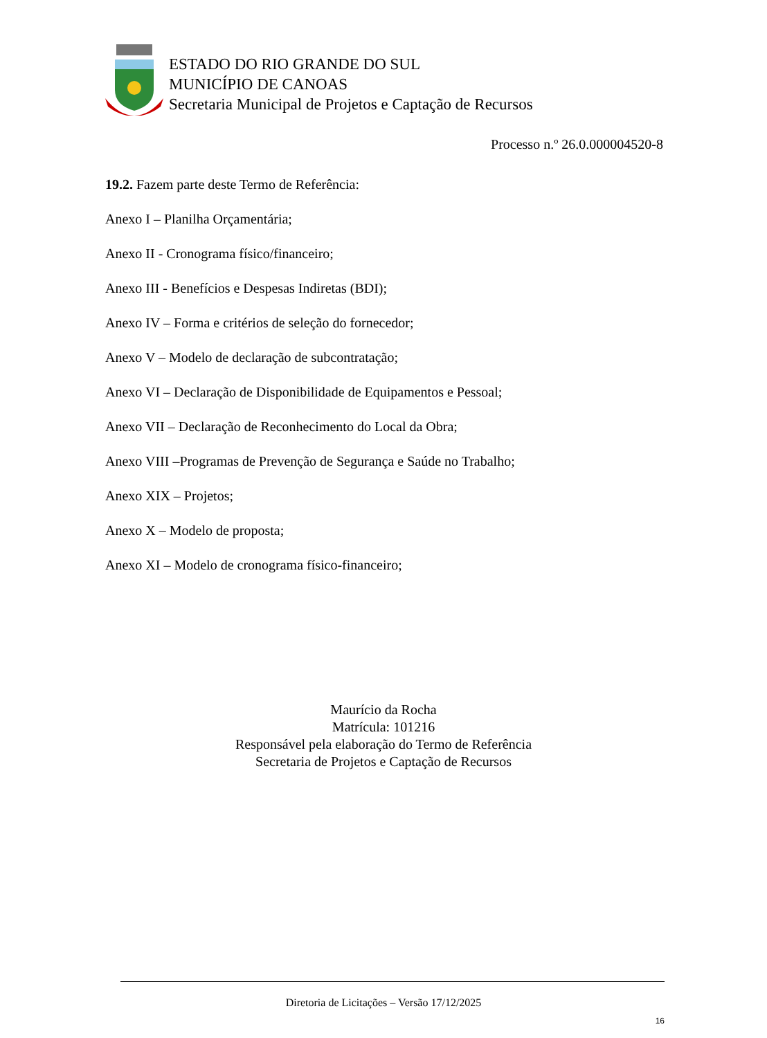ESTADO DO RIO GRANDE DO SUL
MUNICÍPIO DE CANOAS
Secretaria Municipal de Projetos e Captação de Recursos
Processo n.º 26.0.000004520-8
19.2. Fazem parte deste Termo de Referência:
Anexo I – Planilha Orçamentária;
Anexo II - Cronograma físico/financeiro;
Anexo III - Benefícios e Despesas Indiretas (BDI);
Anexo IV – Forma e critérios de seleção do fornecedor;
Anexo V – Modelo de declaração de subcontratação;
Anexo VI – Declaração de Disponibilidade de Equipamentos e Pessoal;
Anexo VII – Declaração de Reconhecimento do Local da Obra;
Anexo VIII –Programas de Prevenção de Segurança e Saúde no Trabalho;
Anexo XIX – Projetos;
Anexo X – Modelo de proposta;
Anexo XI – Modelo de cronograma físico-financeiro;
Maurício da Rocha
Matrícula: 101216
Responsável pela elaboração do Termo de Referência
Secretaria de Projetos e Captação de Recursos
Diretoria de Licitações – Versão 17/12/2025
16